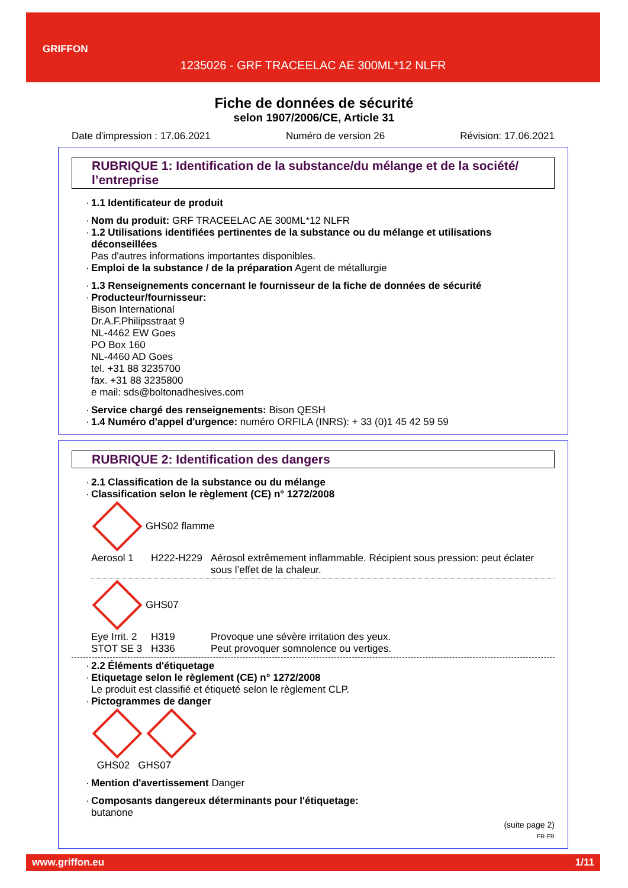GRIFFON
1235026 - GRF TRACEELAC AE 300ML*12 NLFR
Fiche de données de sécurité
selon 1907/2006/CE, Article 31
Date d'impression : 17.06.2021 Numéro de version 26 Révision: 17.06.2021
RUBRIQUE 1: Identification de la substance/du mélange et de la société/ l’entreprise
1.1 Identificateur de produit
Nom du produit: GRF TRACEELAC AE 300ML*12 NLFR
1.2 Utilisations identifiées pertinentes de la substance ou du mélange et utilisations déconseillées
Pas d'autres informations importantes disponibles.
Emploi de la substance / de la préparation Agent de métallurgie
1.3 Renseignements concernant le fournisseur de la fiche de données de sécurité
Producteur/fournisseur:
Bison International
Dr.A.F.Philipsstraat 9
NL-4462 EW Goes
PO Box 160
NL-4460 AD Goes
tel. +31 88 3235700
fax. +31 88 3235800
e mail: sds@boltonadhesives.com
Service chargé des renseignements: Bison QESH
1.4 Numéro d'appel d'urgence: numéro ORFILA (INRS): + 33 (0)1 45 42 59 59
RUBRIQUE 2: Identification des dangers
2.1 Classification de la substance ou du mélange
Classification selon le règlement (CE) n° 1272/2008
GHS02 flamme
Aerosol 1 H222-H229 Aérosol extrêmement inflammable. Récipient sous pression: peut éclater sous l’effet de la chaleur.
GHS07
Eye Irrit. 2 H319 Provoque une sévère irritation des yeux.
STOT SE 3 H336 Peut provoquer somnolence ou vertiges.
2.2 Éléments d'étiquetage
Etiquetage selon le règlement (CE) n° 1272/2008
Le produit est classifié et étiqueté selon le règlement CLP.
Pictogrammes de danger
GHS02 GHS07
Mention d'avertissement Danger
Composants dangereux déterminants pour l'étiquetage:
butanone
(suite page 2)
FR-FR
www.griffon.eu 1/11